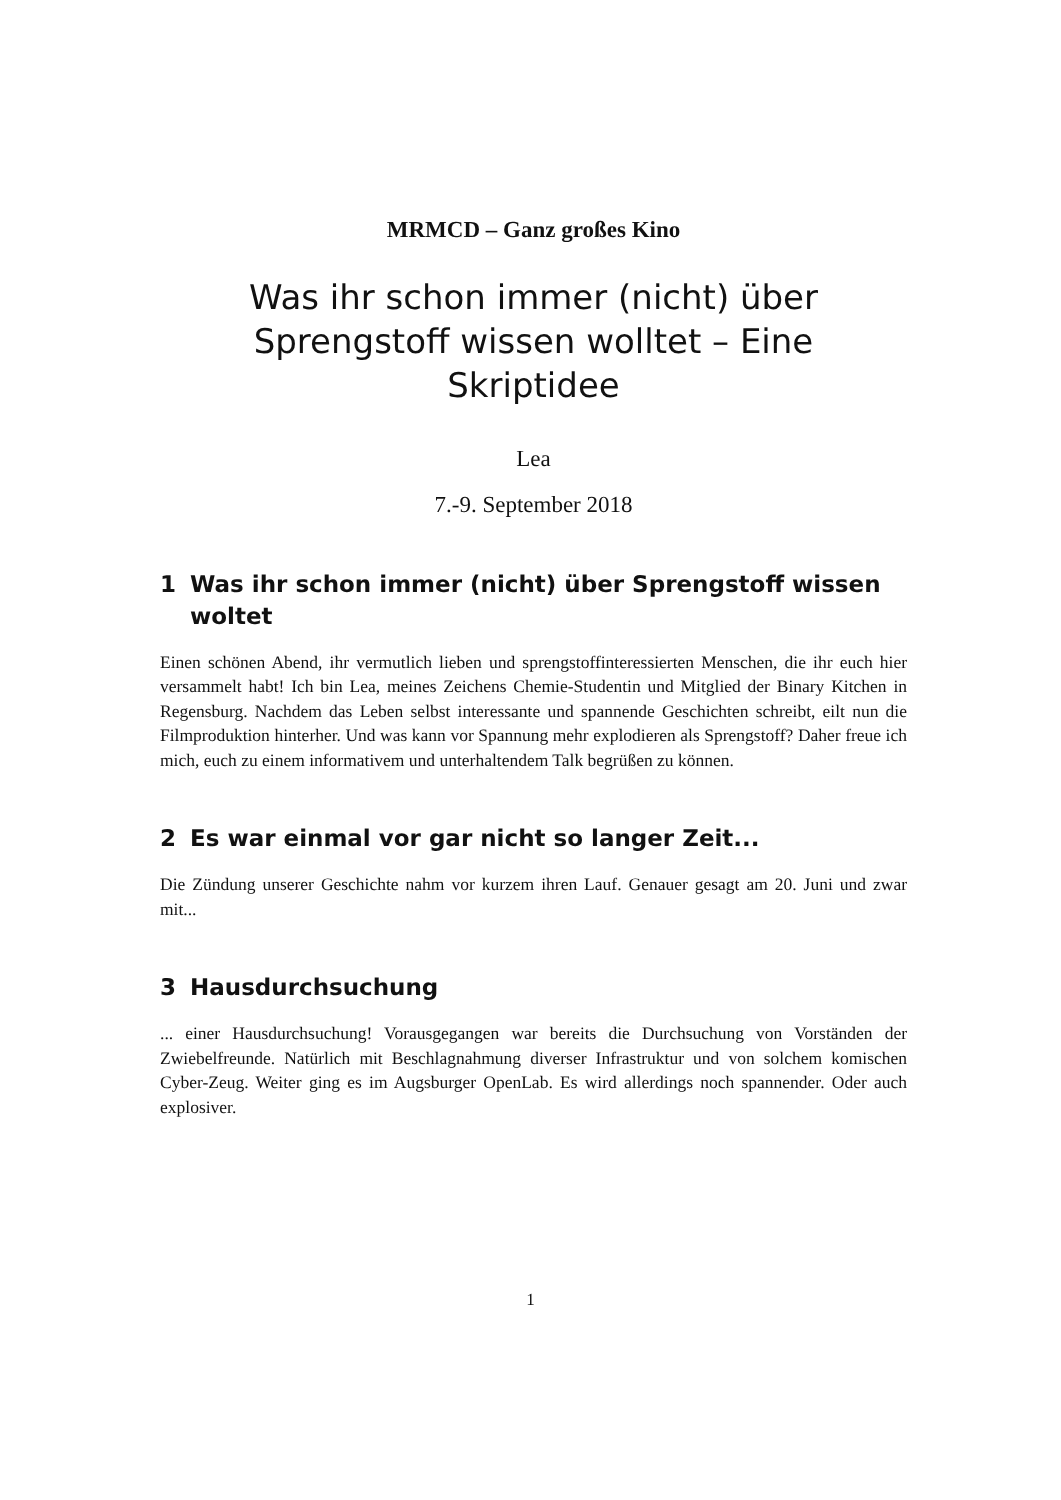MRMCD – Ganz großes Kino
Was ihr schon immer (nicht) über Sprengstoff wissen wolltet – Eine Skriptidee
Lea
7.-9. September 2018
1 Was ihr schon immer (nicht) über Sprengstoff wissen woltet
Einen schönen Abend, ihr vermutlich lieben und sprengstoffinteressierten Menschen, die ihr euch hier versammelt habt! Ich bin Lea, meines Zeichens Chemie-Studentin und Mitglied der Binary Kitchen in Regensburg. Nachdem das Leben selbst interessante und spannende Geschichten schreibt, eilt nun die Filmproduktion hinterher. Und was kann vor Spannung mehr explodieren als Sprengstoff? Daher freue ich mich, euch zu einem informativem und unterhaltendem Talk begrüßen zu können.
2 Es war einmal vor gar nicht so langer Zeit...
Die Zündung unserer Geschichte nahm vor kurzem ihren Lauf. Genauer gesagt am 20. Juni und zwar mit...
3 Hausdurchsuchung
... einer Hausdurchsuchung! Vorausgegangen war bereits die Durchsuchung von Vorständen der Zwiebelfreunde. Natürlich mit Beschlagnahmung diverser Infrastruktur und von solchem komischen Cyber-Zeug. Weiter ging es im Augsburger OpenLab. Es wird allerdings noch spannender. Oder auch explosiver.
1